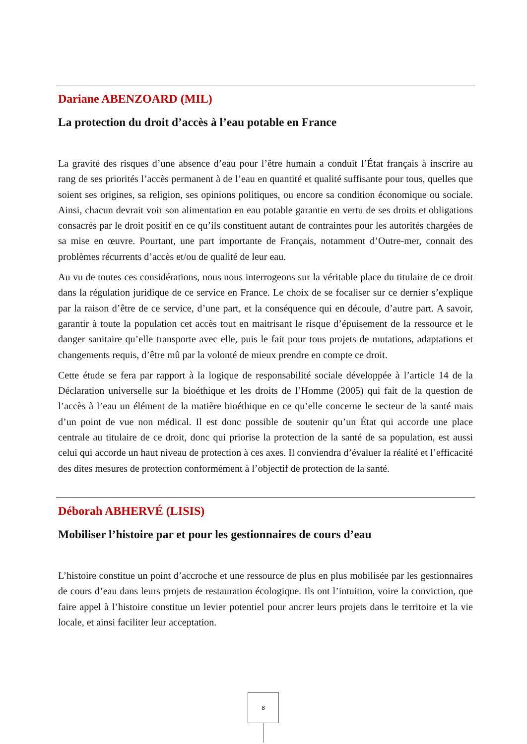Dariane ABENZOARD (MIL)
La protection du droit d’accès à l’eau potable en France
La gravité des risques d’une absence d’eau pour l’être humain a conduit l’État français à inscrire au rang de ses priorités l’accès permanent à de l’eau en quantité et qualité suffisante pour tous, quelles que soient ses origines, sa religion, ses opinions politiques, ou encore sa condition économique ou sociale. Ainsi, chacun devrait voir son alimentation en eau potable garantie en vertu de ses droits et obligations consacrés par le droit positif en ce qu’ils constituent autant de contraintes pour les autorités chargées de sa mise en œuvre. Pourtant, une part importante de Français, notamment d’Outre-mer, connait des problèmes récurrents d’accès et/ou de qualité de leur eau.
Au vu de toutes ces considérations, nous nous interrogeons sur la véritable place du titulaire de ce droit dans la régulation juridique de ce service en France. Le choix de se focaliser sur ce dernier s’explique par la raison d’être de ce service, d’une part, et la conséquence qui en découle, d’autre part. A savoir, garantir à toute la population cet accès tout en maitrisant le risque d’épuisement de la ressource et le danger sanitaire qu’elle transporte avec elle, puis le fait pour tous projets de mutations, adaptations et changements requis, d’être mû par la volonté de mieux prendre en compte ce droit.
Cette étude se fera par rapport à la logique de responsabilité sociale développée à l’article 14 de la Déclaration universelle sur la bioéthique et les droits de l’Homme (2005) qui fait de la question de l’accès à l’eau un élément de la matière bioéthique en ce qu’elle concerne le secteur de la santé mais d’un point de vue non médical. Il est donc possible de soutenir qu’un État qui accorde une place centrale au titulaire de ce droit, donc qui priorise la protection de la santé de sa population, est aussi celui qui accorde un haut niveau de protection à ces axes. Il conviendra d’évaluer la réalité et l’efficacité des dites mesures de protection conformément à l’objectif de protection de la santé.
Déborah ABHERVÉ (LISIS)
Mobiliser l’histoire par et pour les gestionnaires de cours d’eau
L’histoire constitue un point d’accroche et une ressource de plus en plus mobilisée par les gestionnaires de cours d’eau dans leurs projets de restauration écologique. Ils ont l’intuition, voire la conviction, que faire appel à l’histoire constitue un levier potentiel pour ancrer leurs projets dans le territoire et la vie locale, et ainsi faciliter leur acceptation.
8